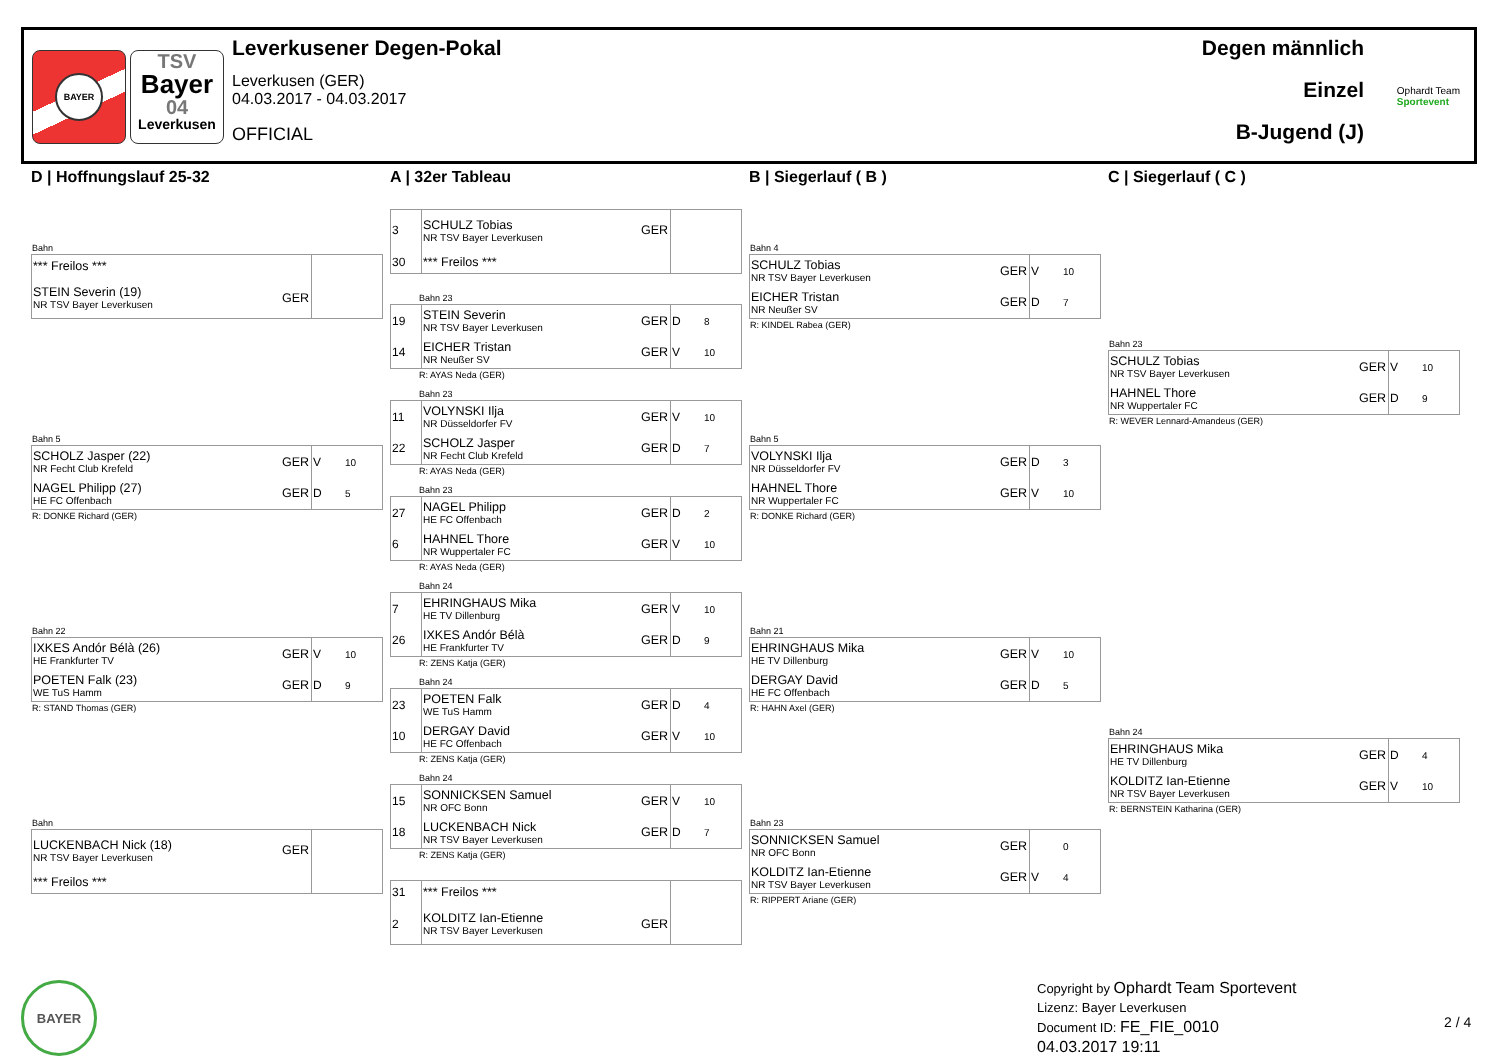BAYER
TSV
Bayer
04
Leverkusen
Leverkusener Degen-Pokal
Leverkusen (GER)
04.03.2017 - 04.03.2017
OFFICIAL
Degen männlich
Einzel
B-Jugend (J)
Ophardt Team
Sportevent
D | Hoffnungslauf 25-32
Bahn
| *** Freilos *** | | |
| STEIN Severin (19) NR TSV Bayer Leverkusen | GER | |
Bahn 5
| SCHOLZ Jasper (22) NR Fecht Club Krefeld | GER | V 10 |
| NAGEL Philipp (27) HE FC Offenbach | GER | D 5 |
R: DONKE Richard (GER)
Bahn 22
| IXKES Andór Bélà (26) HE Frankfurter TV | GER | V 10 |
| POETEN Falk (23) WE TuS Hamm | GER | D 9 |
R: STAND Thomas (GER)
Bahn
| LUCKENBACH Nick (18) NR TSV Bayer Leverkusen | GER | |
| *** Freilos *** | | |
A | 32er Tableau
| 3 | SCHULZ Tobias NR TSV Bayer Leverkusen | GER | |
| 30 | *** Freilos *** | | |
Bahn 23
| 19 | STEIN Severin NR TSV Bayer Leverkusen | GER | D 8 |
| 14 | EICHER Tristan NR Neußer SV | GER | V 10 |
R: AYAS Neda (GER)
Bahn 23
| 11 | VOLYNSKI Ilja NR Düsseldorfer FV | GER | V 10 |
| 22 | SCHOLZ Jasper NR Fecht Club Krefeld | GER | D 7 |
R: AYAS Neda (GER)
Bahn 23
| 27 | NAGEL Philipp HE FC Offenbach | GER | D 2 |
| 6 | HAHNEL Thore NR Wuppertaler FC | GER | V 10 |
R: AYAS Neda (GER)
Bahn 24
| 7 | EHRINGHAUS Mika HE TV Dillenburg | GER | V 10 |
| 26 | IXKES Andór Bélà HE Frankfurter TV | GER | D 9 |
R: ZENS Katja (GER)
Bahn 24
| 23 | POETEN Falk WE TuS Hamm | GER | D 4 |
| 10 | DERGAY David HE FC Offenbach | GER | V 10 |
R: ZENS Katja (GER)
Bahn 24
| 15 | SONNICKSEN Samuel NR OFC Bonn | GER | V 10 |
| 18 | LUCKENBACH Nick NR TSV Bayer Leverkusen | GER | D 7 |
R: ZENS Katja (GER)
| 31 | *** Freilos *** | | |
| 2 | KOLDITZ Ian-Etienne NR TSV Bayer Leverkusen | GER | |
B | Siegerlauf ( B )
Bahn 4
| SCHULZ Tobias NR TSV Bayer Leverkusen | GER | V 10 |
| EICHER Tristan NR Neußer SV | GER | D 7 |
R: KINDEL Rabea (GER)
Bahn 5
| VOLYNSKI Ilja NR Düsseldorfer FV | GER | D 3 |
| HAHNEL Thore NR Wuppertaler FC | GER | V 10 |
R: DONKE Richard (GER)
Bahn 21
| EHRINGHAUS Mika HE TV Dillenburg | GER | V 10 |
| DERGAY David HE FC Offenbach | GER | D 5 |
R: HAHN Axel (GER)
Bahn 23
| SONNICKSEN Samuel NR OFC Bonn | GER | 0 |
| KOLDITZ Ian-Etienne NR TSV Bayer Leverkusen | GER | V 4 |
R: RIPPERT Ariane (GER)
C | Siegerlauf ( C )
Bahn 23
| SCHULZ Tobias NR TSV Bayer Leverkusen | GER | V 10 |
| HAHNEL Thore NR Wuppertaler FC | GER | D 9 |
R: WEVER Lennard-Amandeus (GER)
Bahn 24
| EHRINGHAUS Mika HE TV Dillenburg | GER | D 4 |
| KOLDITZ Ian-Etienne NR TSV Bayer Leverkusen | GER | V 10 |
R: BERNSTEIN Katharina (GER)
BAYER
Copyright by Ophardt Team Sportevent
Lizenz: Bayer Leverkusen
Document ID: FE_FIE_0010
04.03.2017 19:11
2 / 4